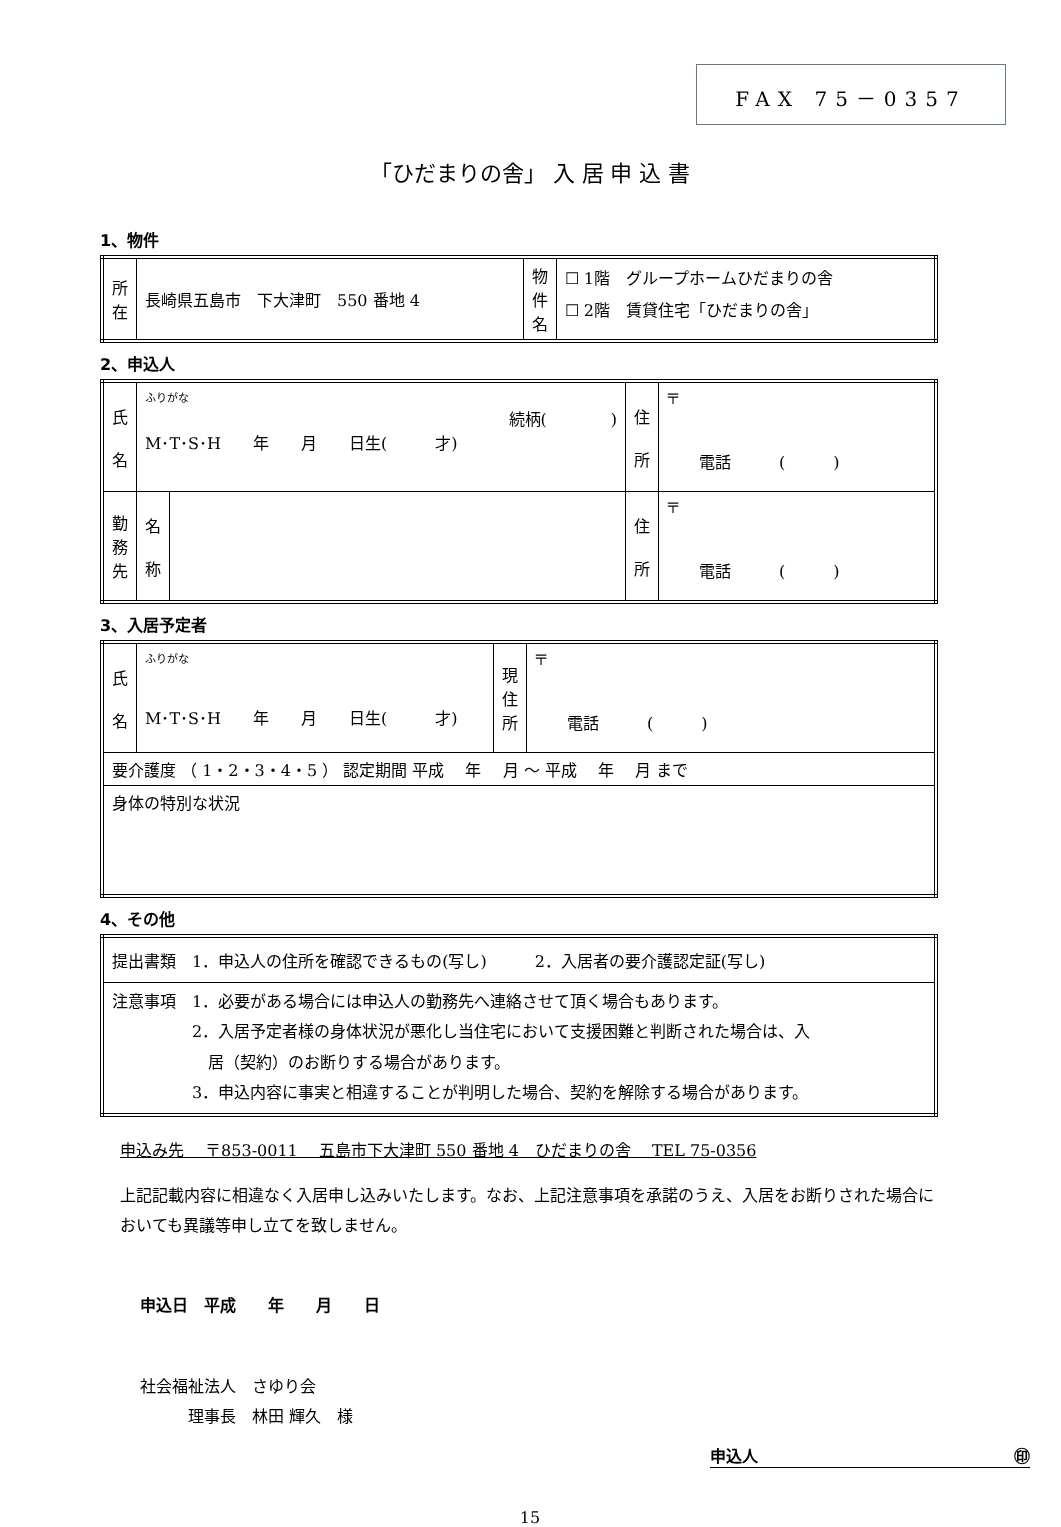FAX 75－0357
「ひだまりの舎」 入 居 申 込 書
1、物件
| 所 在 | 長崎県五島市 下大津町 550 番地 4 | 物件名 | ☐ 1階 グループホームひだまりの舎 ☐ 2階 賃貸住宅「ひだまりの舎」 |
2、申込人
| 氏 名 | ふりがな 続柄( ) M･T･S･H 年 月 日生( 才) | | 住 所 | 〒 電話 ( ) |
| 勤務先 | 名 称 | | 住 所 | 〒 電話 ( ) |
3、入居予定者
| 氏 名 | ふりがな M･T･S･H 年 月 日生( 才) | 現住所 | 〒 電話 ( ) |
| 要介護度 （ 1・2・3・4・5 ） 認定期間 平成 年 月 ～ 平成 年 月 まで | | | |
| 身体の特別な状況 | | | |
4、その他
| 提出書類 1．申込人の住所を確認できるもの(写し) 2．入居者の要介護認定証(写し) |
| 注意事項 1．必要がある場合には申込人の勤務先へ連絡させて頂く場合もあります。 2．入居予定者様の身体状況が悪化し当住宅において支援困難と判断された場合は、入 居（契約）のお断りする場合があります。 3．申込内容に事実と相違することが判明した場合、契約を解除する場合があります。 |
申込み先　 〒853-0011　 五島市下大津町 550 番地 4　ひだまりの舎　 TEL 75-0356
上記記載内容に相違なく入居申し込みいたします。なお、上記注意事項を承諾のうえ、入居をお断りされた場合においても異議等申し立てを致しません。
申込日　平成　　年　　月　　日
社会福祉法人　さゆり会
　　　理事長　林田 輝久　様
申込人 ㊞
15